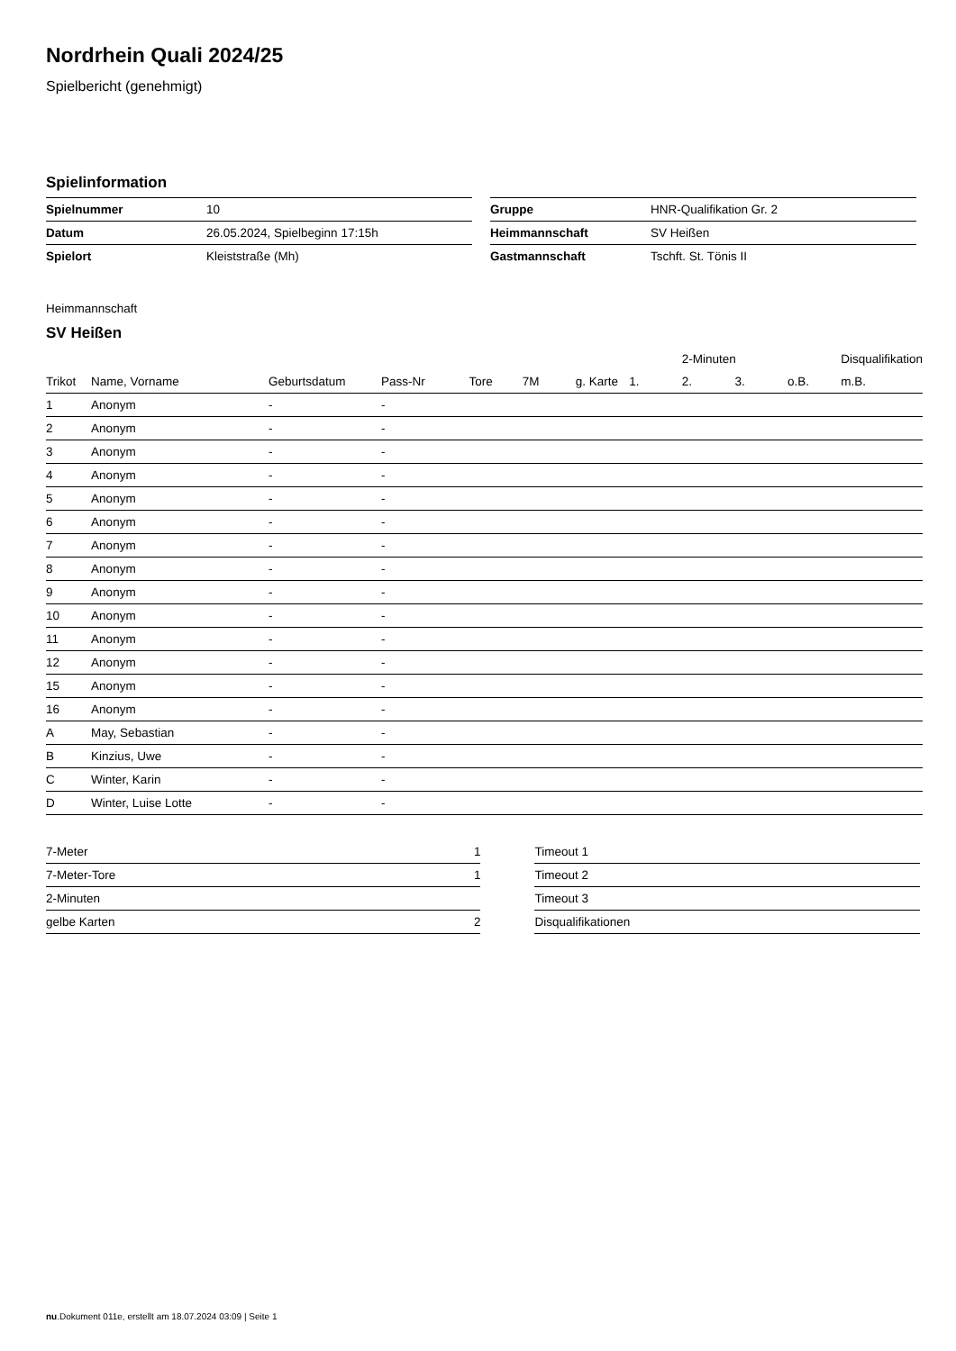Nordrhein Quali 2024/25
Spielbericht (genehmigt)
Spielinformation
| Spielnummer | 10 |
| Datum | 26.05.2024, Spielbeginn 17:15h |
| Spielort | Kleiststraße (Mh) |
| Gruppe | HNR-Qualifikation Gr. 2 |
| Heimmannschaft | SV Heißen |
| Gastmannschaft | Tschft. St. Tönis II |
Heimmannschaft
SV Heißen
| | | | | | | | | 2-Minuten | | | Disqualifikation |
| --- | --- | --- | --- | --- | --- | --- | --- | --- | --- | --- | --- |
| Trikot | Name, Vorname | Geburtsdatum | Pass-Nr | Tore | 7M | g. Karte | 1. | 2. | 3. | o.B. | m.B. |
| 1 | Anonym | - | - | | | | | | | | |
| 2 | Anonym | - | - | | | | | | | | |
| 3 | Anonym | - | - | | | | | | | | |
| 4 | Anonym | - | - | | | | | | | | |
| 5 | Anonym | - | - | | | | | | | | |
| 6 | Anonym | - | - | | | | | | | | |
| 7 | Anonym | - | - | | | | | | | | |
| 8 | Anonym | - | - | | | | | | | | |
| 9 | Anonym | - | - | | | | | | | | |
| 10 | Anonym | - | - | | | | | | | | |
| 11 | Anonym | - | - | | | | | | | | |
| 12 | Anonym | - | - | | | | | | | | |
| 15 | Anonym | - | - | | | | | | | | |
| 16 | Anonym | - | - | | | | | | | | |
| A | May, Sebastian | - | - | | | | | | | | |
| B | Kinzius, Uwe | - | - | | | | | | | | |
| C | Winter, Karin | - | - | | | | | | | | |
| D | Winter, Luise Lotte | - | - | | | | | | | | |
| 7-Meter | 1 |
| 7-Meter-Tore | 1 |
| 2-Minuten | |
| gelbe Karten | 2 |
| Timeout 1 |
| Timeout 2 |
| Timeout 3 |
| Disqualifikationen |
nu.Dokument 011e, erstellt am 18.07.2024 03:09 | Seite 1